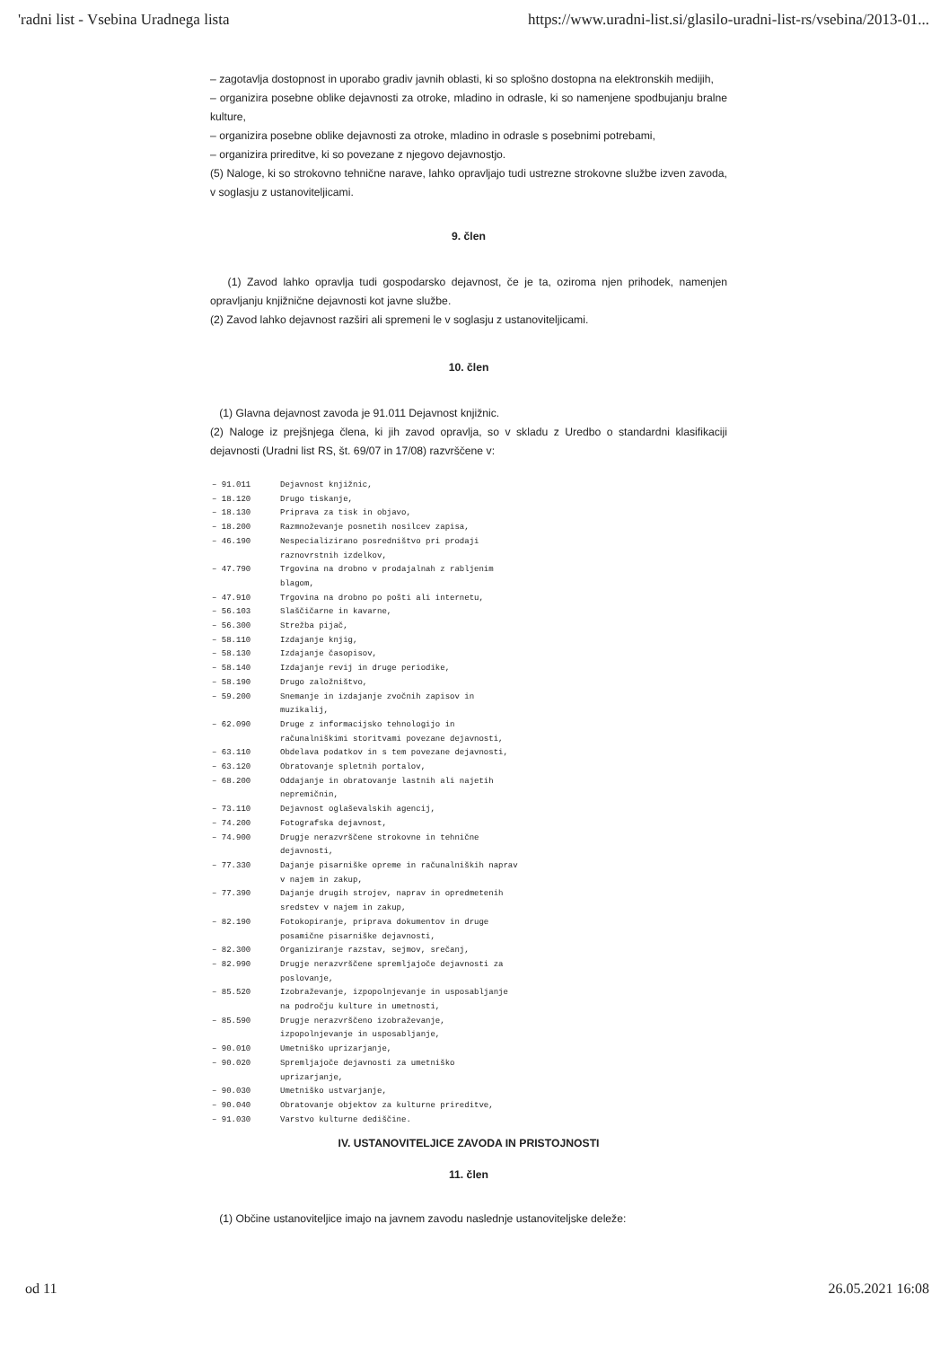'radni list - Vsebina Uradnega lista https://www.uradni-list.si/glasilo-uradni-list-rs/vsebina/2013-01...
– zagotavlja dostopnost in uporabo gradiv javnih oblasti, ki so splošno dostopna na elektronskih medijih,
– organizira posebne oblike dejavnosti za otroke, mladino in odrasle, ki so namenjene spodbujanju bralne kulture,
– organizira posebne oblike dejavnosti za otroke, mladino in odrasle s posebnimi potrebami,
– organizira prireditve, ki so povezane z njegovo dejavnostjo.
(5) Naloge, ki so strokovno tehnične narave, lahko opravljajo tudi ustrezne strokovne službe izven zavoda, v soglasju z ustanoviteljicami.
9. člen
(1) Zavod lahko opravlja tudi gospodarsko dejavnost, če je ta, oziroma njen prihodek, namenjen opravljanju knjižnične dejavnosti kot javne službe.
(2) Zavod lahko dejavnost razširi ali spremeni le v soglasju z ustanoviteljicami.
10. člen
(1) Glavna dejavnost zavoda je 91.011 Dejavnost knjižnic.
(2) Naloge iz prejšnjega člena, ki jih zavod opravlja, so v skladu z Uredbo o standardni klasifikaciji dejavnosti (Uradni list RS, št. 69/07 in 17/08) razvrščene v:
| – 91.011 | Dejavnost knjižnic, |
| – 18.120 | Drugo tiskanje, |
| – 18.130 | Priprava za tisk in objavo, |
| – 18.200 | Razmnoževanje posnetih nosilcev zapisa, |
| – 46.190 | Nespecializirano posredništvo pri prodaji raznovrstnih izdelkov, |
| – 47.790 | Trgovina na drobno v prodajalnah z rabljenim blagom, |
| – 47.910 | Trgovina na drobno po pošti ali internetu, |
| – 56.103 | Slaščičarne in kavarne, |
| – 56.300 | Strežba pijač, |
| – 58.110 | Izdajanje knjig, |
| – 58.130 | Izdajanje časopisov, |
| – 58.140 | Izdajanje revij in druge periodike, |
| – 58.190 | Drugo založništvo, |
| – 59.200 | Snemanje in izdajanje zvočnih zapisov in muzikalij, |
| – 62.090 | Druge z informacijsko tehnologijo in računalniškimi storitvami povezane dejavnosti, |
| – 63.110 | Obdelava podatkov in s tem povezane dejavnosti, |
| – 63.120 | Obratovanje spletnih portalov, |
| – 68.200 | Oddajanje in obratovanje lastnih ali najetih nepremičnin, |
| – 73.110 | Dejavnost oglaševalskih agencij, |
| – 74.200 | Fotografska dejavnost, |
| – 74.900 | Drugje nerazvrščene strokovne in tehnične dejavnosti, |
| – 77.330 | Dajanje pisarniške opreme in računalniških naprav v najem in zakup, |
| – 77.390 | Dajanje drugih strojev, naprav in opredmetenih sredstev v najem in zakup, |
| – 82.190 | Fotokopiranje, priprava dokumentov in druge posamične pisarniške dejavnosti, |
| – 82.300 | Organiziranje razstav, sejmov, srečanj, |
| – 82.990 | Drugje nerazvrščene spremljajoče dejavnosti za poslovanje, |
| – 85.520 | Izobraževanje, izpopolnjevanje in usposabljanje na področju kulture in umetnosti, |
| – 85.590 | Drugje nerazvrščeno izobraževanje, izpopolnjevanje in usposabljanje, |
| – 90.010 | Umetniško uprizarjanje, |
| – 90.020 | Spremljajoče dejavnosti za umetniško uprizarjanje, |
| – 90.030 | Umetniško ustvarjanje, |
| – 90.040 | Obratovanje objektov za kulturne prireditve, |
| – 91.030 | Varstvo kulturne dediščine. |
IV. USTANOVITELJICE ZAVODA IN PRISTOJNOSTI
11. člen
(1) Občine ustanoviteljice imajo na javnem zavodu naslednje ustanoviteljske deleže:
od 11 26.05.2021 16:08